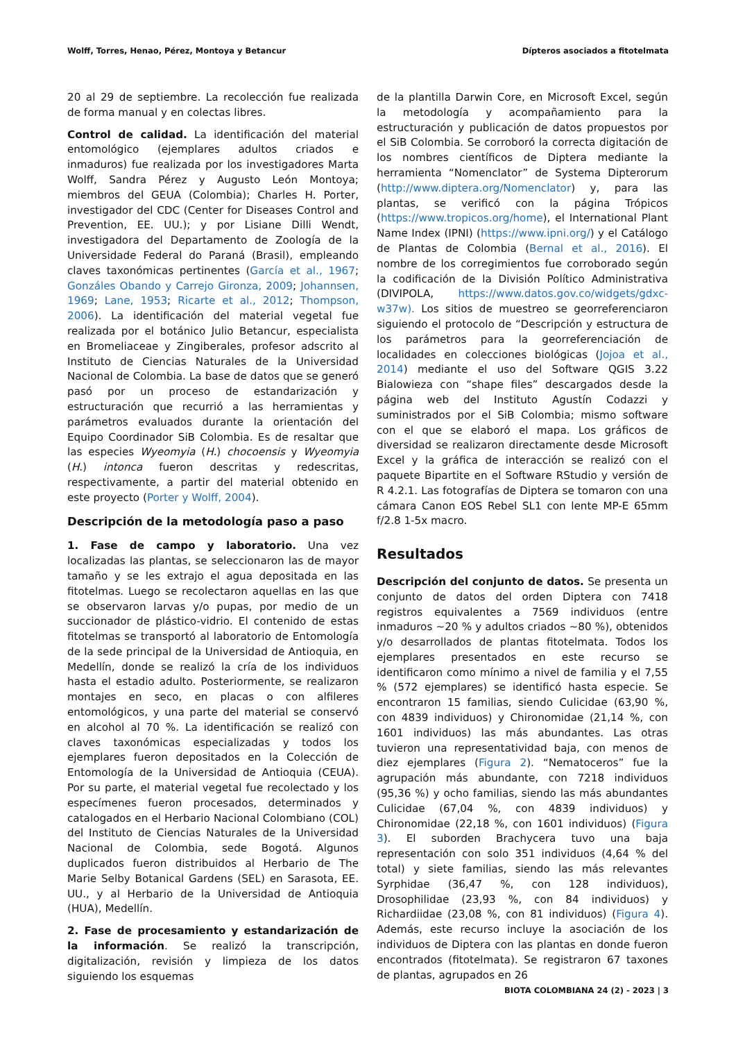Wolff, Torres, Henao, Pérez, Montoya y Betancur Dípteros asociados a fitotelmata
20 al 29 de septiembre. La recolección fue realizada de forma manual y en colectas libres.
Control de calidad. La identificación del material entomológico (ejemplares adultos criados e inmaduros) fue realizada por los investigadores Marta Wolff, Sandra Pérez y Augusto León Montoya; miembros del GEUA (Colombia); Charles H. Porter, investigador del CDC (Center for Diseases Control and Prevention, EE. UU.); y por Lisiane Dilli Wendt, investigadora del Departamento de Zoología de la Universidade Federal do Paraná (Brasil), empleando claves taxonómicas pertinentes (García et al., 1967; Gonzáles Obando y Carrejo Gironza, 2009; Johannsen, 1969; Lane, 1953; Ricarte et al., 2012; Thompson, 2006). La identificación del material vegetal fue realizada por el botánico Julio Betancur, especialista en Bromeliaceae y Zingiberales, profesor adscrito al Instituto de Ciencias Naturales de la Universidad Nacional de Colombia. La base de datos que se generó pasó por un proceso de estandarización y estructuración que recurrió a las herramientas y parámetros evaluados durante la orientación del Equipo Coordinador SiB Colombia. Es de resaltar que las especies Wyeomyia (H.) chocoensis y Wyeomyia (H.) intonca fueron descritas y redescritas, respectivamente, a partir del material obtenido en este proyecto (Porter y Wolff, 2004).
Descripción de la metodología paso a paso
1. Fase de campo y laboratorio. Una vez localizadas las plantas, se seleccionaron las de mayor tamaño y se les extrajo el agua depositada en las fitotelmas. Luego se recolectaron aquellas en las que se observaron larvas y/o pupas, por medio de un succionador de plástico-vidrio. El contenido de estas fitotelmas se transportó al laboratorio de Entomología de la sede principal de la Universidad de Antioquia, en Medellín, donde se realizó la cría de los individuos hasta el estadio adulto. Posteriormente, se realizaron montajes en seco, en placas o con alfileres entomológicos, y una parte del material se conservó en alcohol al 70 %. La identificación se realizó con claves taxonómicas especializadas y todos los ejemplares fueron depositados en la Colección de Entomología de la Universidad de Antioquia (CEUA). Por su parte, el material vegetal fue recolectado y los especímenes fueron procesados, determinados y catalogados en el Herbario Nacional Colombiano (COL) del Instituto de Ciencias Naturales de la Universidad Nacional de Colombia, sede Bogotá. Algunos duplicados fueron distribuidos al Herbario de The Marie Selby Botanical Gardens (SEL) en Sarasota, EE. UU., y al Herbario de la Universidad de Antioquia (HUA), Medellín.
2. Fase de procesamiento y estandarización de la información. Se realizó la transcripción, digitalización, revisión y limpieza de los datos siguiendo los esquemas
de la plantilla Darwin Core, en Microsoft Excel, según la metodología y acompañamiento para la estructuración y publicación de datos propuestos por el SiB Colombia. Se corroboró la correcta digitación de los nombres científicos de Diptera mediante la herramienta “Nomenclator” de Systema Dipterorum (http://www.diptera.org/Nomenclator) y, para las plantas, se verificó con la página Trópicos (https://www.tropicos.org/home), el International Plant Name Index (IPNI) (https://www.ipni.org/) y el Catálogo de Plantas de Colombia (Bernal et al., 2016). El nombre de los corregimientos fue corroborado según la codificación de la División Político Administrativa (DIVIPOLA, https://www.datos.gov.co/widgets/gdxc-w37w). Los sitios de muestreo se georreferenciaron siguiendo el protocolo de “Descripción y estructura de los parámetros para la georreferenciación de localidades en colecciones biológicas (Jojoa et al., 2014) mediante el uso del Software QGIS 3.22 Bialowieza con “shape files” descargados desde la página web del Instituto Agustín Codazzi y suministrados por el SiB Colombia; mismo software con el que se elaboró el mapa. Los gráficos de diversidad se realizaron directamente desde Microsoft Excel y la gráfica de interacción se realizó con el paquete Bipartite en el Software RStudio y versión de R 4.2.1. Las fotografías de Diptera se tomaron con una cámara Canon EOS Rebel SL1 con lente MP-E 65mm f/2.8 1-5x macro.
Resultados
Descripción del conjunto de datos. Se presenta un conjunto de datos del orden Diptera con 7418 registros equivalentes a 7569 individuos (entre inmaduros ~20 % y adultos criados ~80 %), obtenidos y/o desarrollados de plantas fitotelmata. Todos los ejemplares presentados en este recurso se identificaron como mínimo a nivel de familia y el 7,55 % (572 ejemplares) se identificó hasta especie. Se encontraron 15 familias, siendo Culicidae (63,90 %, con 4839 individuos) y Chironomidae (21,14 %, con 1601 individuos) las más abundantes. Las otras tuvieron una representatividad baja, con menos de diez ejemplares (Figura 2). “Nematoceros” fue la agrupación más abundante, con 7218 individuos (95,36 %) y ocho familias, siendo las más abundantes Culicidae (67,04 %, con 4839 individuos) y Chironomidae (22,18 %, con 1601 individuos) (Figura 3). El suborden Brachycera tuvo una baja representación con solo 351 individuos (4,64 % del total) y siete familias, siendo las más relevantes Syrphidae (36,47 %, con 128 individuos), Drosophilidae (23,93 %, con 84 individuos) y Richardiidae (23,08 %, con 81 individuos) (Figura 4). Además, este recurso incluye la asociación de los individuos de Diptera con las plantas en donde fueron encontrados (fitotelmata). Se registraron 67 taxones de plantas, agrupados en 26
BIOTA COLOMBIANA 24 (2) - 2023 | 3